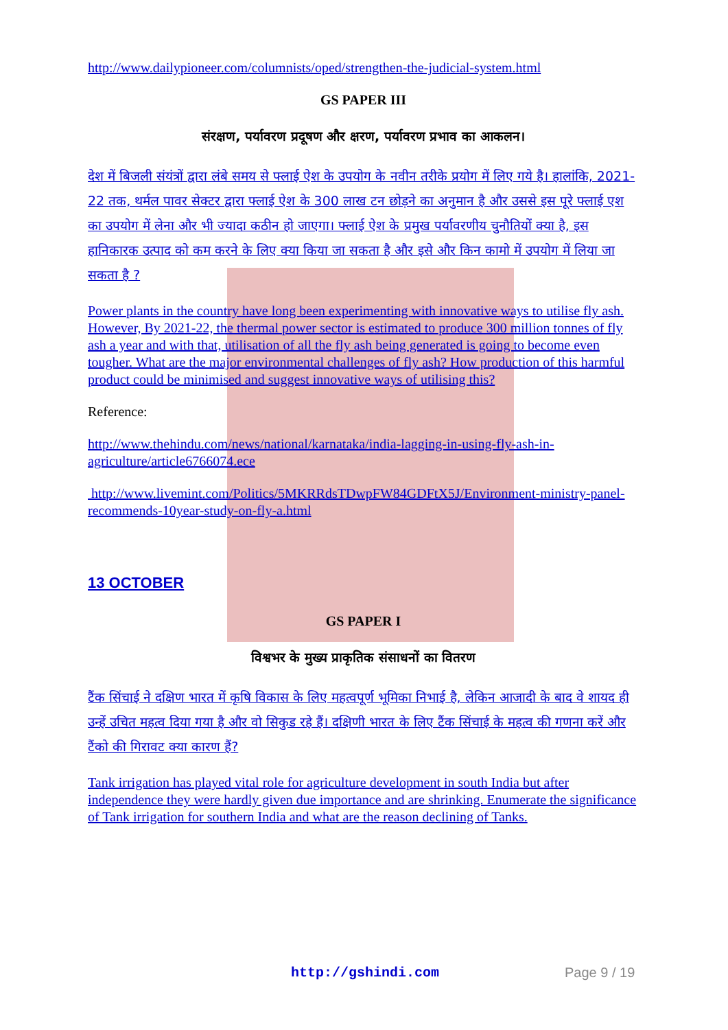http://www.dailypioneer.com/columnists/oped/strengthen-the-judicial-system.html
GS PAPER III
संरक्षण, पर्यावरण प्रदूषण और क्षरण, पर्यावरण प्रभाव का आकलन।
देश में बिजली संयंत्रों द्वारा लंबे समय से फ्लाई ऐश के उपयोग के नवीन तरीके प्रयोग में लिए गये है। हालांकि, 2021-22 तक, थर्मल पावर सेक्टर द्वारा फ्लाई ऐश के 300 लाख टन छोड़ने का अनुमान है और उससे इस पूरे फ्लाई एश का उपयोग में लेना और भी ज्यादा कठीन हो जाएगा। फ्लाई ऐश के प्रमुख पर्यावरणीय चुनौतियों क्या है, इस हानिकारक उत्पाद को कम करने के लिए क्या किया जा सकता है और इसे और किन कामो में उपयोग में लिया जा सकता है ?
Power plants in the country have long been experimenting with innovative ways to utilise fly ash. However, By 2021-22, the thermal power sector is estimated to produce 300 million tonnes of fly ash a year and with that, utilisation of all the fly ash being generated is going to become even tougher. What are the major environmental challenges of fly ash? How production of this harmful product could be minimised and suggest innovative ways of utilising this?
Reference:
http://www.thehindu.com/news/national/karnataka/india-lagging-in-using-fly-ash-in-agriculture/article6766074.ece
http://www.livemint.com/Politics/5MKRRdsTDwpFW84GDFtX5J/Environment-ministry-panel-recommends-10year-study-on-fly-a.html
13 OCTOBER
GS PAPER I
विश्वभर के मुख्य प्राकृतिक संसाधनों का वितरण
टैंक सिंचाई ने दक्षिण भारत में कृषि विकास के लिए महत्वपूर्ण भूमिका निभाई है, लेकिन आजादी के बाद वे शायद ही उन्हें उचित महत्व दिया गया है और वो सिकुड रहे हैं। दक्षिणी भारत के लिए टैंक सिंचाई के महत्व की गणना करें और टैंको की गिरावट क्या कारण हैं?
Tank irrigation has played vital role for agriculture development in south India but after independence they were hardly given due importance and are shrinking. Enumerate the significance of Tank irrigation for southern India and what are the reason declining of Tanks.
http://gshindi.com Page 9 / 19